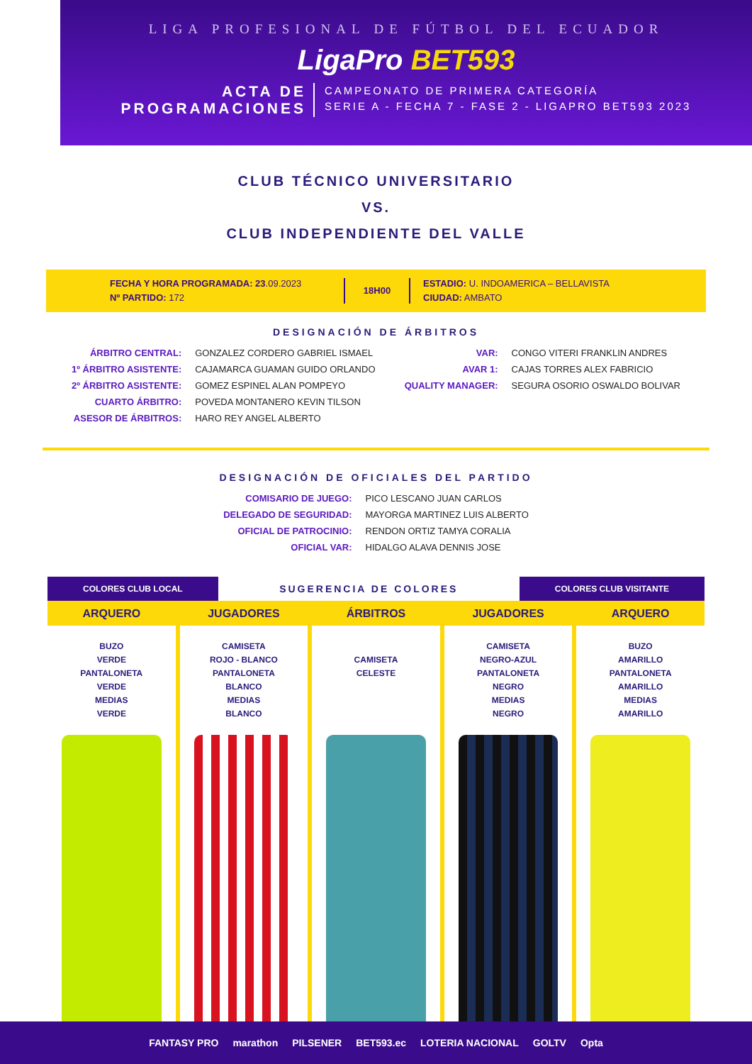LIGA PROFESIONAL DE FÚTBOL DEL ECUADOR
LigaPro BET593
ACTA DE
PROGRAMACIONES
CAMPEONATO DE PRIMERA CATEGORÍA
SERIE A - FECHA 7 - FASE 2 - LIGAPRO BET593 2023
CLUB TÉCNICO UNIVERSITARIO
VS.
CLUB INDEPENDIENTE DEL VALLE
FECHA Y HORA PROGRAMADA: 23.09.2023
Nº PARTIDO: 172
18H00
ESTADIO: U. INDOAMERICA – BELLAVISTA
CIUDAD: AMBATO
DESIGNACIÓN DE ÁRBITROS
| ÁRBITRO CENTRAL: | GONZALEZ CORDERO GABRIEL ISMAEL |
| 1º ÁRBITRO ASISTENTE: | CAJAMARCA GUAMAN GUIDO ORLANDO |
| 2º ÁRBITRO ASISTENTE: | GOMEZ ESPINEL ALAN POMPEYO |
| CUARTO ÁRBITRO: | POVEDA MONTANERO KEVIN TILSON |
| ASESOR DE ÁRBITROS: | HARO REY ANGEL ALBERTO |
| VAR: | CONGO VITERI FRANKLIN ANDRES |
| AVAR 1: | CAJAS TORRES ALEX FABRICIO |
| QUALITY MANAGER: | SEGURA OSORIO OSWALDO BOLIVAR |
DESIGNACIÓN DE OFICIALES DEL PARTIDO
| COMISARIO DE JUEGO: | PICO LESCANO JUAN CARLOS |
| DELEGADO DE SEGURIDAD: | MAYORGA MARTINEZ LUIS ALBERTO |
| OFICIAL DE PATROCINIO: | RENDON ORTIZ TAMYA CORALIA |
| OFICIAL VAR: | HIDALGO ALAVA DENNIS JOSE |
COLORES CLUB LOCAL
SUGERENCIA DE COLORES
COLORES CLUB VISITANTE
ARQUERO
BUZO
VERDE
PANTALONETA
VERDE
MEDIAS
VERDE
JUGADORES
CAMISETA
ROJO - BLANCO
PANTALONETA
BLANCO
MEDIAS
BLANCO
ÁRBITROS
CAMISETA
CELESTE
JUGADORES
CAMISETA
NEGRO-AZUL
PANTALONETA
NEGRO
MEDIAS
NEGRO
ARQUERO
BUZO
AMARILLO
PANTALONETA
AMARILLO
MEDIAS
AMARILLO
FANTASY PRO marathon PILSENER BET593.ec LOTERIA NACIONAL GOLTV Opta